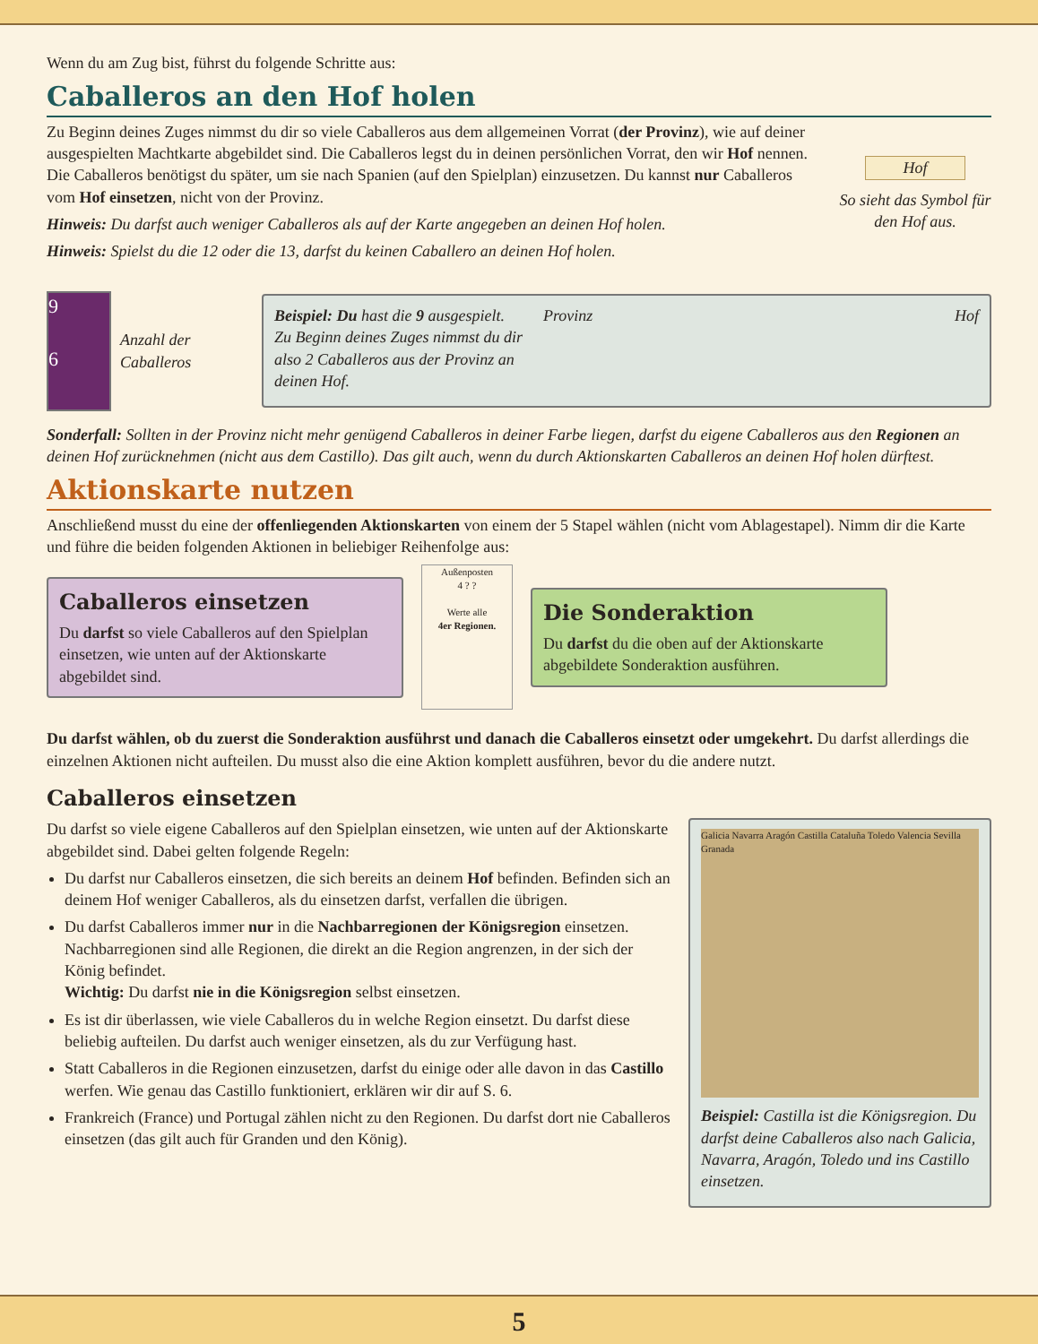Wenn du am Zug bist, führst du folgende Schritte aus:
Caballeros an den Hof holen
Zu Beginn deines Zuges nimmst du dir so viele Caballeros aus dem allgemeinen Vorrat (der Provinz), wie auf deiner ausgespielten Machtkarte abgebildet sind. Die Caballeros legst du in deinen persönlichen Vorrat, den wir Hof nennen. Die Caballeros benötigst du später, um sie nach Spanien (auf den Spielplan) einzusetzen. Du kannst nur Caballeros vom Hof einsetzen, nicht von der Provinz.
Hinweis: Du darfst auch weniger Caballeros als auf der Karte angegeben an deinen Hof holen.
Hinweis: Spielst du die 12 oder die 13, darfst du keinen Caballero an deinen Hof holen.
Hof
So sieht das Symbol für den Hof aus.
9
6
Anzahl der Caballeros
Beispiel: Du hast die 9 ausgespielt. Zu Beginn deines Zuges nimmst du dir also 2 Caballeros aus der Provinz an deinen Hof.
Provinz Hof
Sonderfall: Sollten in der Provinz nicht mehr genügend Caballeros in deiner Farbe liegen, darfst du eigene Caballeros aus den Regionen an deinen Hof zurücknehmen (nicht aus dem Castillo). Das gilt auch, wenn du durch Aktionskarten Caballeros an deinen Hof holen dürftest.
Aktionskarte nutzen
Anschließend musst du eine der offenliegenden Aktionskarten von einem der 5 Stapel wählen (nicht vom Ablagestapel). Nimm dir die Karte und führe die beiden folgenden Aktionen in beliebiger Reihenfolge aus:
Caballeros einsetzen
Du darfst so viele Caballeros auf den Spielplan einsetzen, wie unten auf der Aktionskarte abgebildet sind.
Außenposten
4 ? ?
Werte alle
4er Regionen.
Die Sonderaktion
Du darfst du die oben auf der Aktionskarte abgebildete Sonderaktion ausführen.
Du darfst wählen, ob du zuerst die Sonderaktion ausführst und danach die Caballeros einsetzt oder umgekehrt. Du darfst allerdings die einzelnen Aktionen nicht aufteilen. Du musst also die eine Aktion komplett ausführen, bevor du die andere nutzt.
Caballeros einsetzen
Du darfst so viele eigene Caballeros auf den Spielplan einsetzen, wie unten auf der Aktionskarte abgebildet sind. Dabei gelten folgende Regeln:
Du darfst nur Caballeros einsetzen, die sich bereits an deinem Hof befinden. Befinden sich an deinem Hof weniger Caballeros, als du einsetzen darfst, verfallen die übrigen.
Du darfst Caballeros immer nur in die Nachbarregionen der Königsregion einsetzen. Nachbarregionen sind alle Regionen, die direkt an die Region angrenzen, in der sich der König befindet.
Wichtig: Du darfst nie in die Königsregion selbst einsetzen.
Es ist dir überlassen, wie viele Caballeros du in welche Region einsetzt. Du darfst diese beliebig aufteilen. Du darfst auch weniger einsetzen, als du zur Verfügung hast.
Statt Caballeros in die Regionen einzusetzen, darfst du einige oder alle davon in das Castillo werfen. Wie genau das Castillo funktioniert, erklären wir dir auf S. 6.
Frankreich (France) und Portugal zählen nicht zu den Regionen. Du darfst dort nie Caballeros einsetzen (das gilt auch für Granden und den König).
Galicia Navarra Aragón Castilla Cataluña Toledo Valencia Sevilla Granada
Beispiel: Castilla ist die Königsregion. Du darfst deine Caballeros also nach Galicia, Navarra, Aragón, Toledo und ins Castillo einsetzen.
5